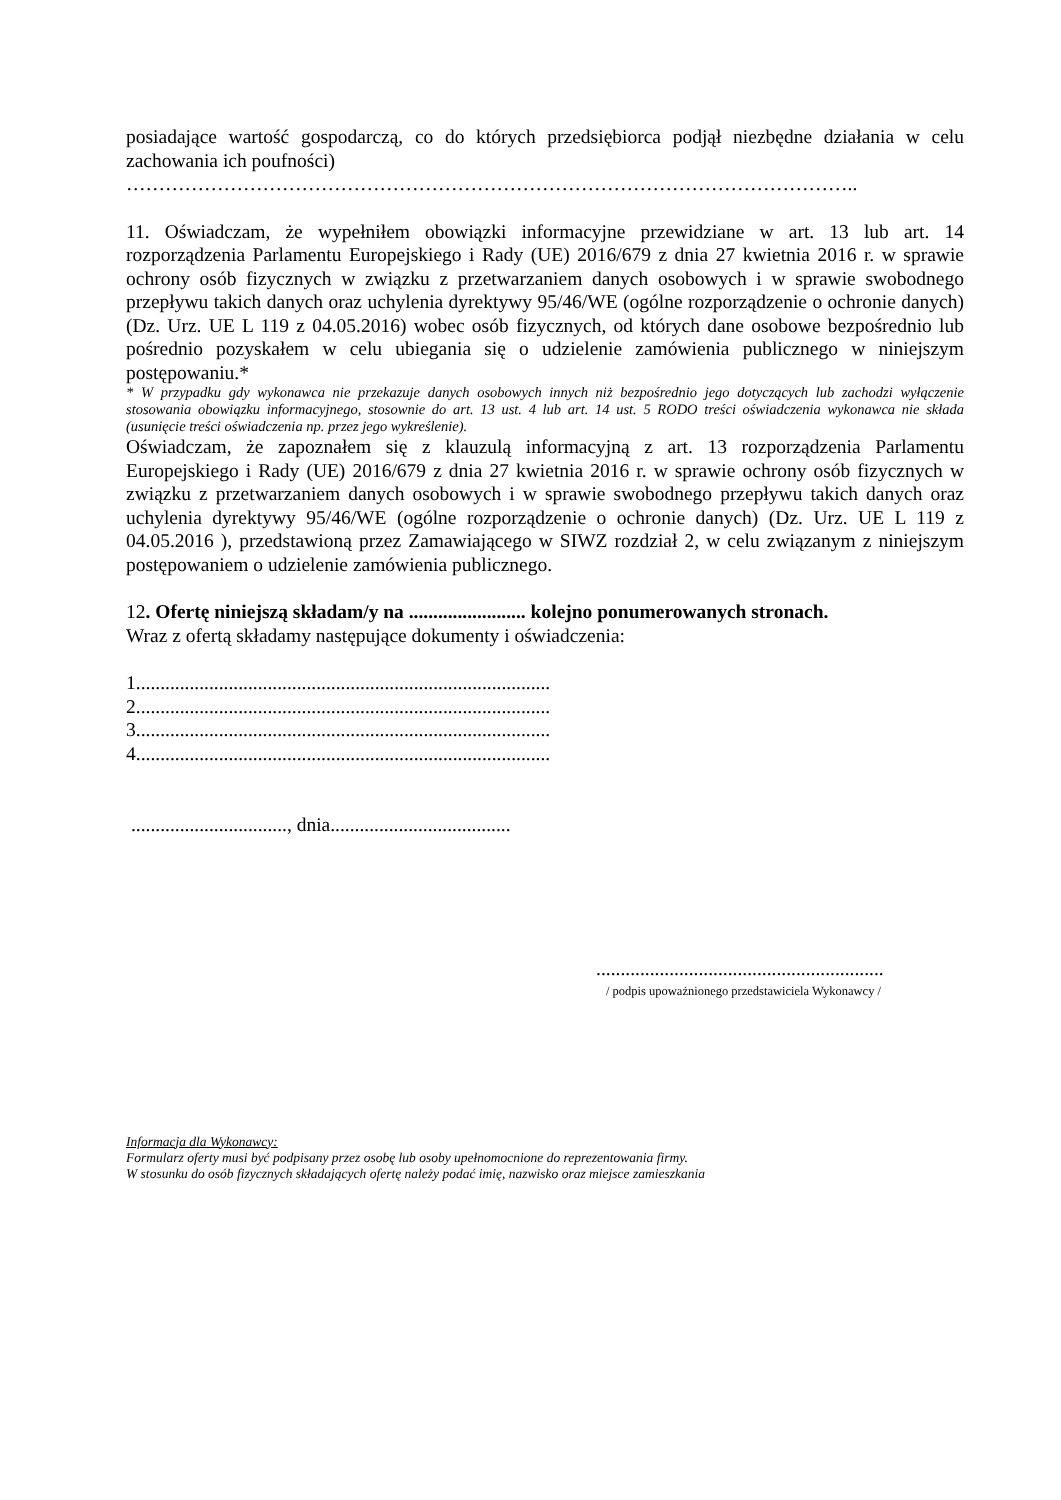posiadające wartość gospodarczą, co do których przedsiębiorca podjął niezbędne działania w celu zachowania ich poufności)
…………………………………………………………………………………………………..
11. Oświadczam, że wypełniłem obowiązki informacyjne przewidziane w art. 13 lub art. 14 rozporządzenia Parlamentu Europejskiego i Rady (UE) 2016/679 z dnia 27 kwietnia 2016 r. w sprawie ochrony osób fizycznych w związku z przetwarzaniem danych osobowych i w sprawie swobodnego przepływu takich danych oraz uchylenia dyrektywy 95/46/WE (ogólne rozporządzenie o ochronie danych) (Dz. Urz. UE L 119 z 04.05.2016) wobec osób fizycznych, od których dane osobowe bezpośrednio lub pośrednio pozyskałem w celu ubiegania się o udzielenie zamówienia publicznego w niniejszym postępowaniu.*
* W przypadku gdy wykonawca nie przekazuje danych osobowych innych niż bezpośrednio jego dotyczących lub zachodzi wyłączenie stosowania obowiązku informacyjnego, stosownie do art. 13 ust. 4 lub art. 14 ust. 5 RODO treści oświadczenia wykonawca nie składa (usunięcie treści oświadczenia np. przez jego wykreślenie).
Oświadczam, że zapoznałem się z klauzulą informacyjną z art. 13 rozporządzenia Parlamentu Europejskiego i Rady (UE) 2016/679 z dnia 27 kwietnia 2016 r. w sprawie ochrony osób fizycznych w związku z przetwarzaniem danych osobowych i w sprawie swobodnego przepływu takich danych oraz uchylenia dyrektywy 95/46/WE (ogólne rozporządzenie o ochronie danych) (Dz. Urz. UE L 119 z 04.05.2016 ), przedstawioną przez Zamawiającego w SIWZ rozdział 2, w celu związanym z niniejszym postępowaniem o udzielenie zamówienia publicznego.
12. Ofertę niniejszą składam/y na ........................ kolejno ponumerowanych stronach.
Wraz z ofertą składamy następujące dokumenty i oświadczenia:
1.....................................................................................
2.....................................................................................
3.....................................................................................
4.....................................................................................
................................, dnia.....................................
...........................................................
/ podpis upoważnionego przedstawiciela Wykonawcy /
Informacja dla Wykonawcy:
Formularz oferty musi być podpisany przez osobę lub osoby upełnomocnione do reprezentowania firmy.
W stosunku do osób fizycznych składających ofertę należy podać imię, nazwisko oraz miejsce zamieszkania